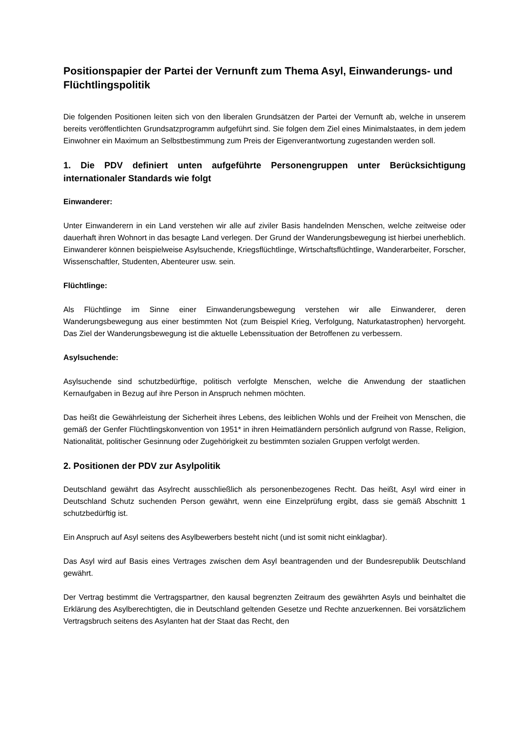Positionspapier der Partei der Vernunft zum Thema Asyl, Einwanderungs- und Flüchtlingspolitik
Die folgenden Positionen leiten sich von den liberalen Grundsätzen der Partei der Vernunft ab, welche in unserem bereits veröffentlichten Grundsatzprogramm aufgeführt sind. Sie folgen dem Ziel eines Minimalstaates, in dem jedem Einwohner ein Maximum an Selbstbestimmung zum Preis der Eigenverantwortung zugestanden werden soll.
1. Die PDV definiert unten aufgeführte Personengruppen unter Berücksichtigung internationaler Standards wie folgt
Einwanderer:
Unter Einwanderern in ein Land verstehen wir alle auf ziviler Basis handelnden Menschen, welche zeitweise oder dauerhaft ihren Wohnort in das besagte Land verlegen. Der Grund der Wanderungsbewegung ist hierbei unerheblich. Einwanderer können beispielweise Asylsuchende, Kriegsflüchtlinge, Wirtschaftsflüchtlinge, Wanderarbeiter, Forscher, Wissenschaftler, Studenten, Abenteurer usw. sein.
Flüchtlinge:
Als Flüchtlinge im Sinne einer Einwanderungsbewegung verstehen wir alle Einwanderer, deren Wanderungsbewegung aus einer bestimmten Not (zum Beispiel Krieg, Verfolgung, Naturkatastrophen) hervorgeht. Das Ziel der Wanderungsbewegung ist die aktuelle Lebenssituation der Betroffenen zu verbessern.
Asylsuchende:
Asylsuchende sind schutzbedürftige, politisch verfolgte Menschen, welche die Anwendung der staatlichen Kernaufgaben in Bezug auf ihre Person in Anspruch nehmen möchten.
Das heißt die Gewährleistung der Sicherheit ihres Lebens, des leiblichen Wohls und der Freiheit von Menschen, die gemäß der Genfer Flüchtlingskonvention von 1951* in ihren Heimatländern persönlich aufgrund von Rasse, Religion, Nationalität, politischer Gesinnung oder Zugehörigkeit zu bestimmten sozialen Gruppen verfolgt werden.
2. Positionen der PDV zur Asylpolitik
Deutschland gewährt das Asylrecht ausschließlich als personenbezogenes Recht. Das heißt, Asyl wird einer in Deutschland Schutz suchenden Person gewährt, wenn eine Einzelprüfung ergibt, dass sie gemäß Abschnitt 1 schutzbedürftig ist.
Ein Anspruch auf Asyl seitens des Asylbewerbers besteht nicht (und ist somit nicht einklagbar).
Das Asyl wird auf Basis eines Vertrages zwischen dem Asyl beantragenden und der Bundesrepublik Deutschland gewährt.
Der Vertrag bestimmt die Vertragspartner, den kausal begrenzten Zeitraum des gewährten Asyls und beinhaltet die Erklärung des Asylberechtigten, die in Deutschland geltenden Gesetze und Rechte anzuerkennen. Bei vorsätzlichem Vertragsbruch seitens des Asylanten hat der Staat das Recht, den